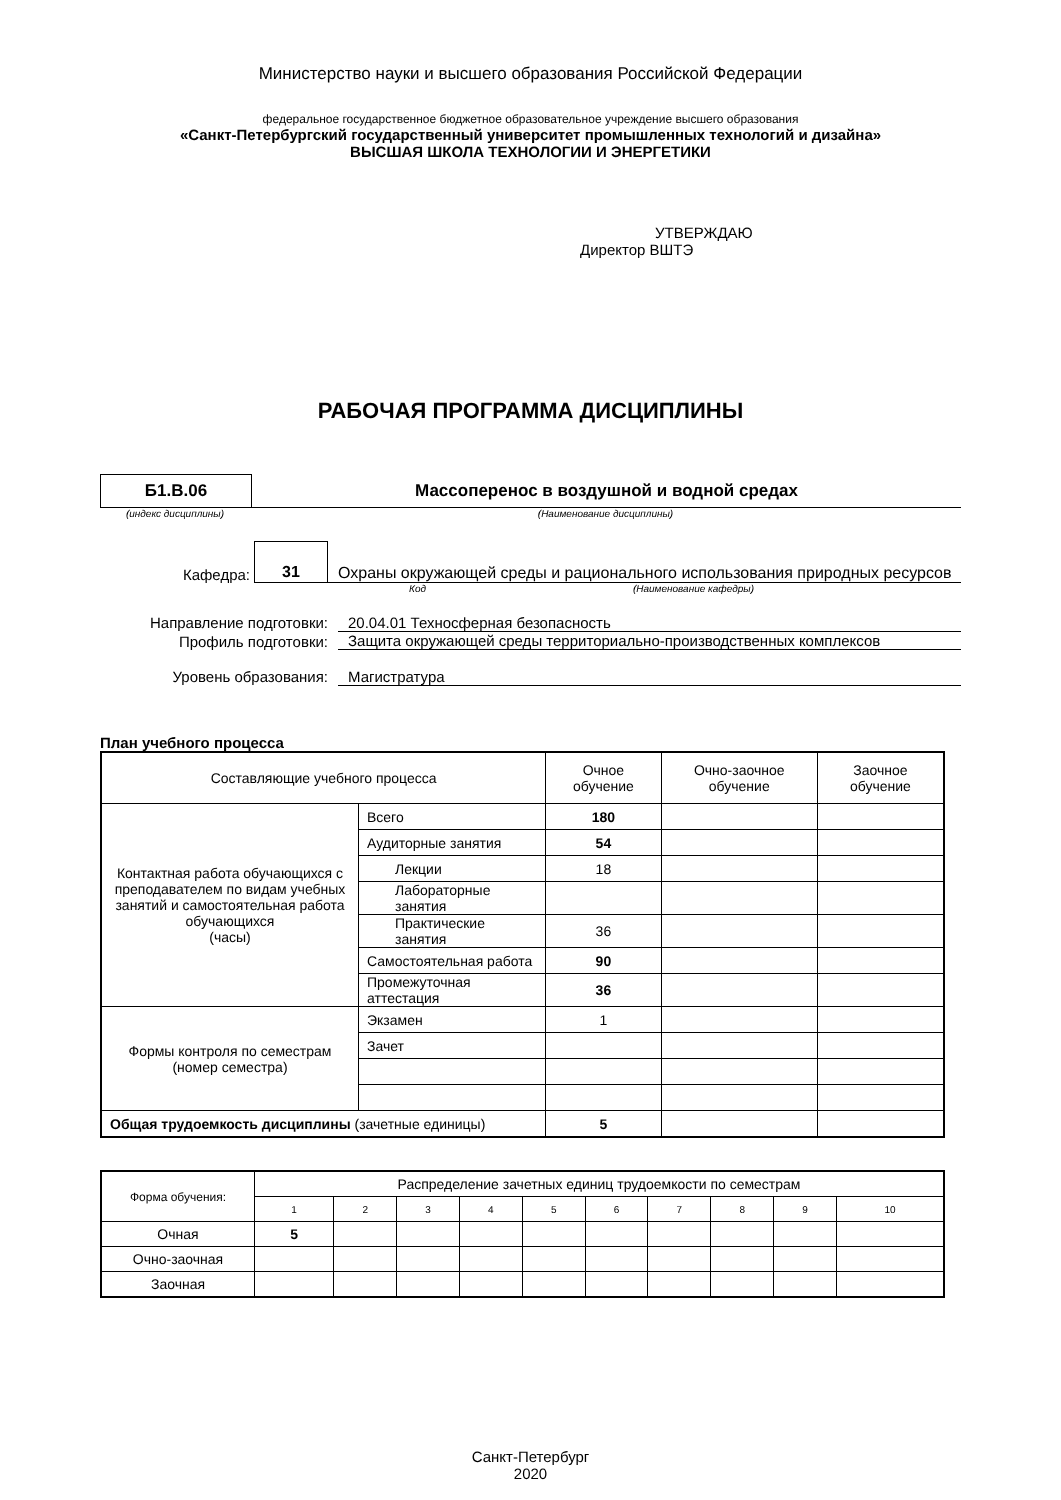Министерство науки и высшего образования Российской Федерации
федеральное государственное бюджетное образовательное учреждение высшего образования
«Санкт-Петербургский государственный университет промышленных технологий и дизайна»
ВЫСШАЯ ШКОЛА ТЕХНОЛОГИИ И ЭНЕРГЕТИКИ
УТВЕРЖДАЮ
Директор ВШТЭ
РАБОЧАЯ ПРОГРАММА ДИСЦИПЛИНЫ
Б1.В.06
Массоперенос в воздушной и водной средах
(индекс дисциплины) (Наименование дисциплины)
Кафедра:
31
Охраны окружающей среды и рационального использования природных ресурсов
Код (Наименование кафедры)
Направление подготовки: 20.04.01 Техносферная безопасность
Профиль подготовки:
Защита окружающей среды территориально-производственных комплексов
Уровень образования: Магистратура
План учебного процесса
| Составляющие учебного процесса | | Очное обучение | Очно-заочное обучение | Заочное обучение |
| Контактная работа обучающихся с преподавателем по видам учебных занятий и самостоятельная работа обучающихся (часы) | Всего | 180 | | |
| | Аудиторные занятия | 54 | | |
| | Лекции | 18 | | |
| | Лабораторные занятия | | | |
| | Практические занятия | 36 | | |
| | Самостоятельная работа | 90 | | |
| | Промежуточная аттестация | 36 | | |
| Формы контроля по семестрам (номер семестра) | Экзамен | 1 | | |
| | Зачет | | | |
| Общая трудоемкость дисциплины (зачетные единицы) | | 5 | | |
| Форма обучения: | Распределение зачетных единиц трудоемкости по семестрам | | | | | | | | | |
| | 1 | 2 | 3 | 4 | 5 | 6 | 7 | 8 | 9 | 10 |
| Очная | 5 | | | | | | | | | |
| Очно-заочная | | | | | | | | | | |
| Заочная | | | | | | | | | | |
Санкт-Петербург
2020